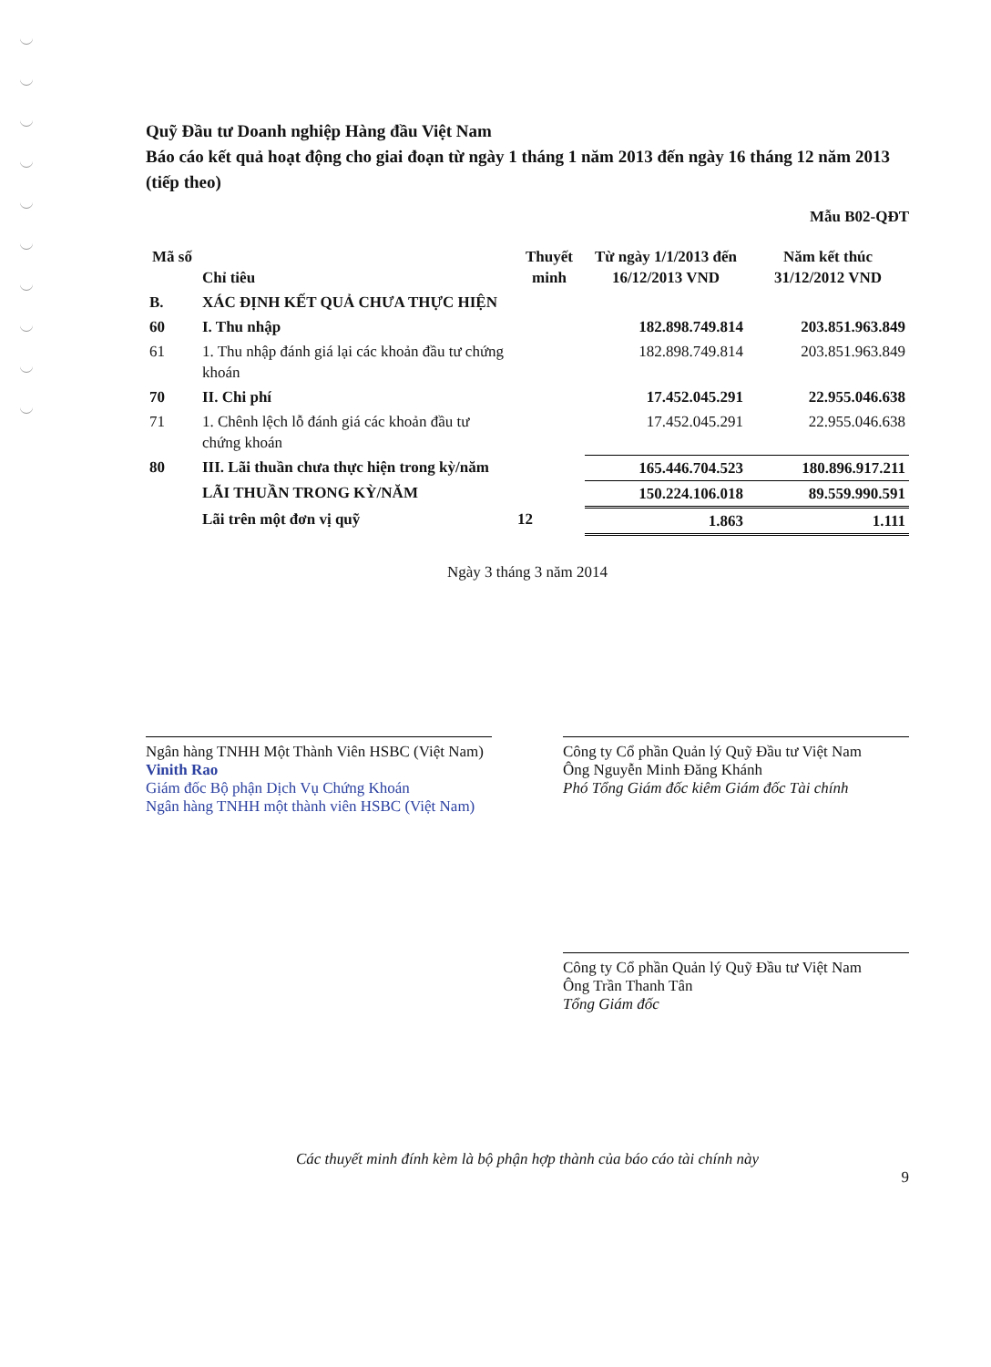Quỹ Đầu tư Doanh nghiệp Hàng đầu Việt Nam
Báo cáo kết quả hoạt động cho giai đoạn từ ngày 1 tháng 1 năm 2013 đến ngày 16 tháng 12 năm 2013 (tiếp theo)
Mẫu B02-QĐT
| Mã số | Chỉ tiêu | Thuyết minh | Từ ngày 1/1/2013 đến 16/12/2013 VND | Năm kết thúc 31/12/2012 VND |
| --- | --- | --- | --- | --- |
| B. | XÁC ĐỊNH KẾT QUẢ CHƯA THỰC HIỆN | | | |
| 60 | I. Thu nhập | | 182.898.749.814 | 203.851.963.849 |
| 61 | 1. Thu nhập đánh giá lại các khoản đầu tư chứng khoán | | 182.898.749.814 | 203.851.963.849 |
| 70 | II. Chi phí | | 17.452.045.291 | 22.955.046.638 |
| 71 | 1. Chênh lệch lỗ đánh giá các khoản đầu tư chứng khoán | | 17.452.045.291 | 22.955.046.638 |
| 80 | III. Lãi thuần chưa thực hiện trong kỳ/năm | | 165.446.704.523 | 180.896.917.211 |
| | LÃI THUẦN TRONG KỲ/NĂM | | 150.224.106.018 | 89.559.990.591 |
| | Lãi trên một đơn vị quỹ | 12 | 1.863 | 1.111 |
Ngày 3 tháng 3 năm 2014
Ngân hàng TNHH Một Thành Viên HSBC (Việt Nam)
Vinith Rao
Giám đốc Bộ phận Dịch Vụ Chứng Khoán
Ngân hàng TNHH một thành viên HSBC (Việt Nam)
Công ty Cổ phần Quản lý Quỹ Đầu tư Việt Nam
Ông Nguyễn Minh Đăng Khánh
Phó Tổng Giám đốc kiêm Giám đốc Tài chính
Công ty Cổ phần Quản lý Quỹ Đầu tư Việt Nam
Ông Trần Thanh Tân
Tổng Giám đốc
Các thuyết minh đính kèm là bộ phận hợp thành của báo cáo tài chính này
9